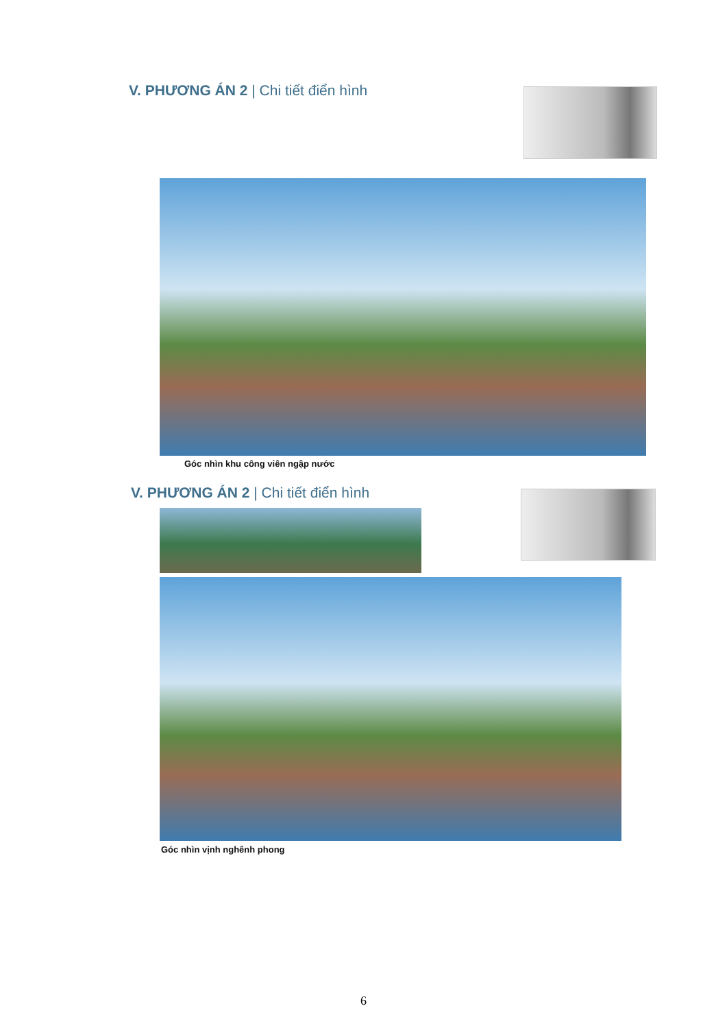V. PHƯƠNG ÁN 2 | Chi tiết điển hình
Góc nhìn khu công viên ngập nước
V. PHƯƠNG ÁN 2 | Chi tiết điển hình
Góc nhìn vịnh nghênh phong
6